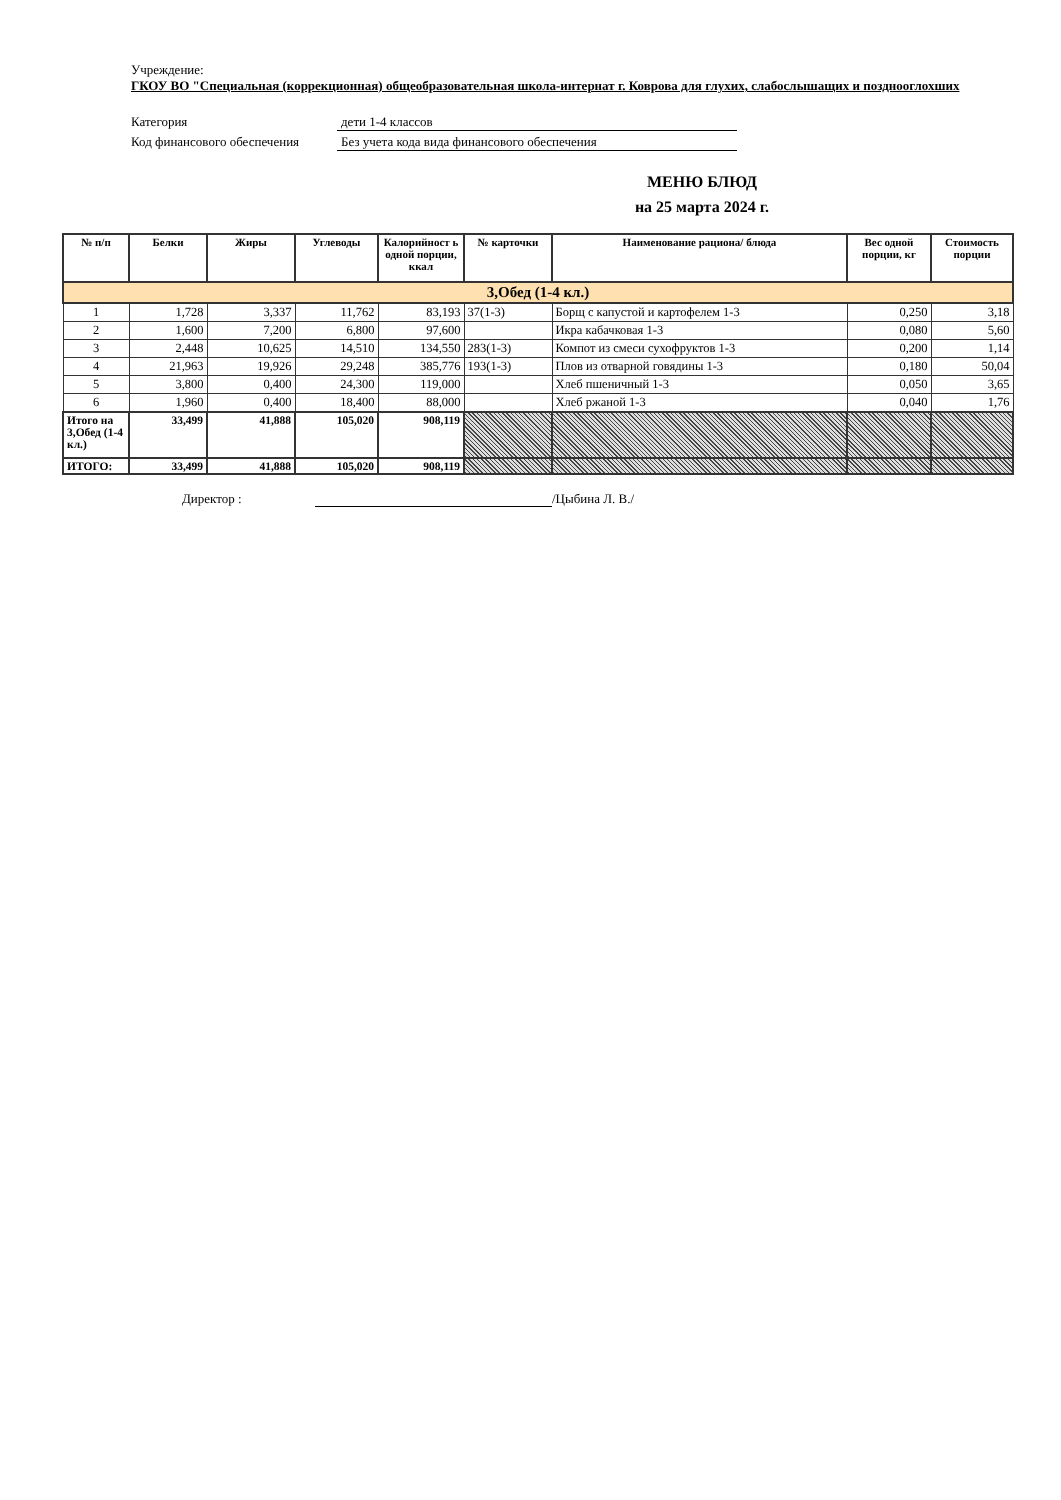Учреждение:
ГКОУ ВО "Специальная (коррекционная) общеобразовательная школа-интернат г. Коврова для глухих, слабослышащих и позднооглохших
Категория дети 1-4 классов
Код финансового обеспечения
Без учета кода вида финансового обеспечения
МЕНЮ БЛЮД
на 25 марта 2024 г.
| № п/п | Белки | Жиры | Углеводы | Калорийност ь одной порции, ккал | № карточки | Наименование рациона/ блюда | Вес одной порции, кг | Стоимость порции |
| --- | --- | --- | --- | --- | --- | --- | --- | --- |
| 3,Обед (1-4 кл.) | | | | | | | | |
| 1 | 1,728 | 3,337 | 11,762 | 83,193 | 37(1-3) | Борщ с капустой и картофелем 1-3 | 0,250 | 3,18 |
| 2 | 1,600 | 7,200 | 6,800 | 97,600 | | Икра кабачковая 1-3 | 0,080 | 5,60 |
| 3 | 2,448 | 10,625 | 14,510 | 134,550 | 283(1-3) | Компот из смеси сухофруктов 1-3 | 0,200 | 1,14 |
| 4 | 21,963 | 19,926 | 29,248 | 385,776 | 193(1-3) | Плов из отварной говядины 1-3 | 0,180 | 50,04 |
| 5 | 3,800 | 0,400 | 24,300 | 119,000 | | Хлеб пшеничный 1-3 | 0,050 | 3,65 |
| 6 | 1,960 | 0,400 | 18,400 | 88,000 | | Хлеб ржаной 1-3 | 0,040 | 1,76 |
| Итого на 3,Обед (1-4 кл.) | 33,499 | 41,888 | 105,020 | 908,119 | | | | |
| ИТОГО: | 33,499 | 41,888 | 105,020 | 908,119 | | | | |
Директор : /Цыбина Л. В./